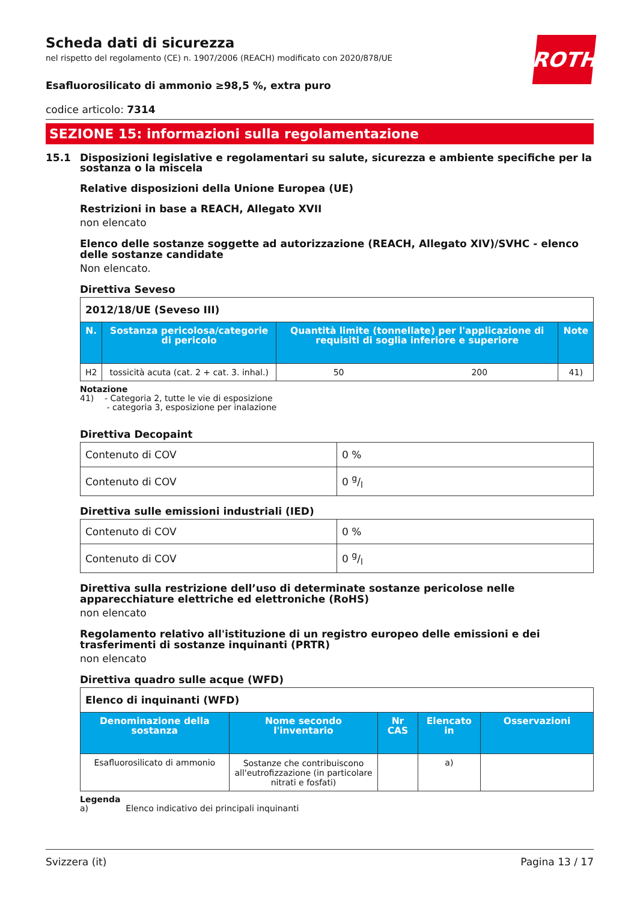ROTH
Scheda dati di sicurezza
nel rispetto del regolamento (CE) n. 1907/2006 (REACH) modificato con 2020/878/UE
Esafluorosilicato di ammonio ≥98,5 %, extra puro
codice articolo: 7314
SEZIONE 15: informazioni sulla regolamentazione
15.1 Disposizioni legislative e regolamentari su salute, sicurezza e ambiente specifiche per la sostanza o la miscela
Relative disposizioni della Unione Europea (UE)
Restrizioni in base a REACH, Allegato XVII
non elencato
Elenco delle sostanze soggette ad autorizzazione (REACH, Allegato XIV)/SVHC - elenco delle sostanze candidate
Non elencato.
Direttiva Seveso
| 2012/18/UE (Seveso III) | | | | |
| N. | Sostanza pericolosa/categorie di pericolo | Quantità limite (tonnellate) per l'applicazione di requisiti di soglia inferiore e superiore | | Note |
| H2 | tossicità acuta (cat. 2 + cat. 3. inhal.) | 50 | 200 | 41) |
Notazione
41) - Categoria 2, tutte le vie di esposizione
- categoria 3, esposizione per inalazione
Direttiva Decopaint
| Contenuto di COV | 0 % |
| Contenuto di COV | 0 g/l |
Direttiva sulle emissioni industriali (IED)
| Contenuto di COV | 0 % |
| Contenuto di COV | 0 g/l |
Direttiva sulla restrizione dell’uso di determinate sostanze pericolose nelle apparecchiature elettriche ed elettroniche (RoHS)
non elencato
Regolamento relativo all'istituzione di un registro europeo delle emissioni e dei trasferimenti di sostanze inquinanti (PRTR)
non elencato
Direttiva quadro sulle acque (WFD)
| Elenco di inquinanti (WFD) | | | | |
| Denominazione della sostanza | Nome secondo l'inventario | Nr CAS | Elencato in | Osservazioni |
| Esafluorosilicato di ammonio | Sostanze che contribuiscono all'eutrofizzazione (in particolare nitrati e fosfati) | | a) | |
Legenda
a) Elenco indicativo dei principali inquinanti
Svizzera (it) Pagina 13 / 17